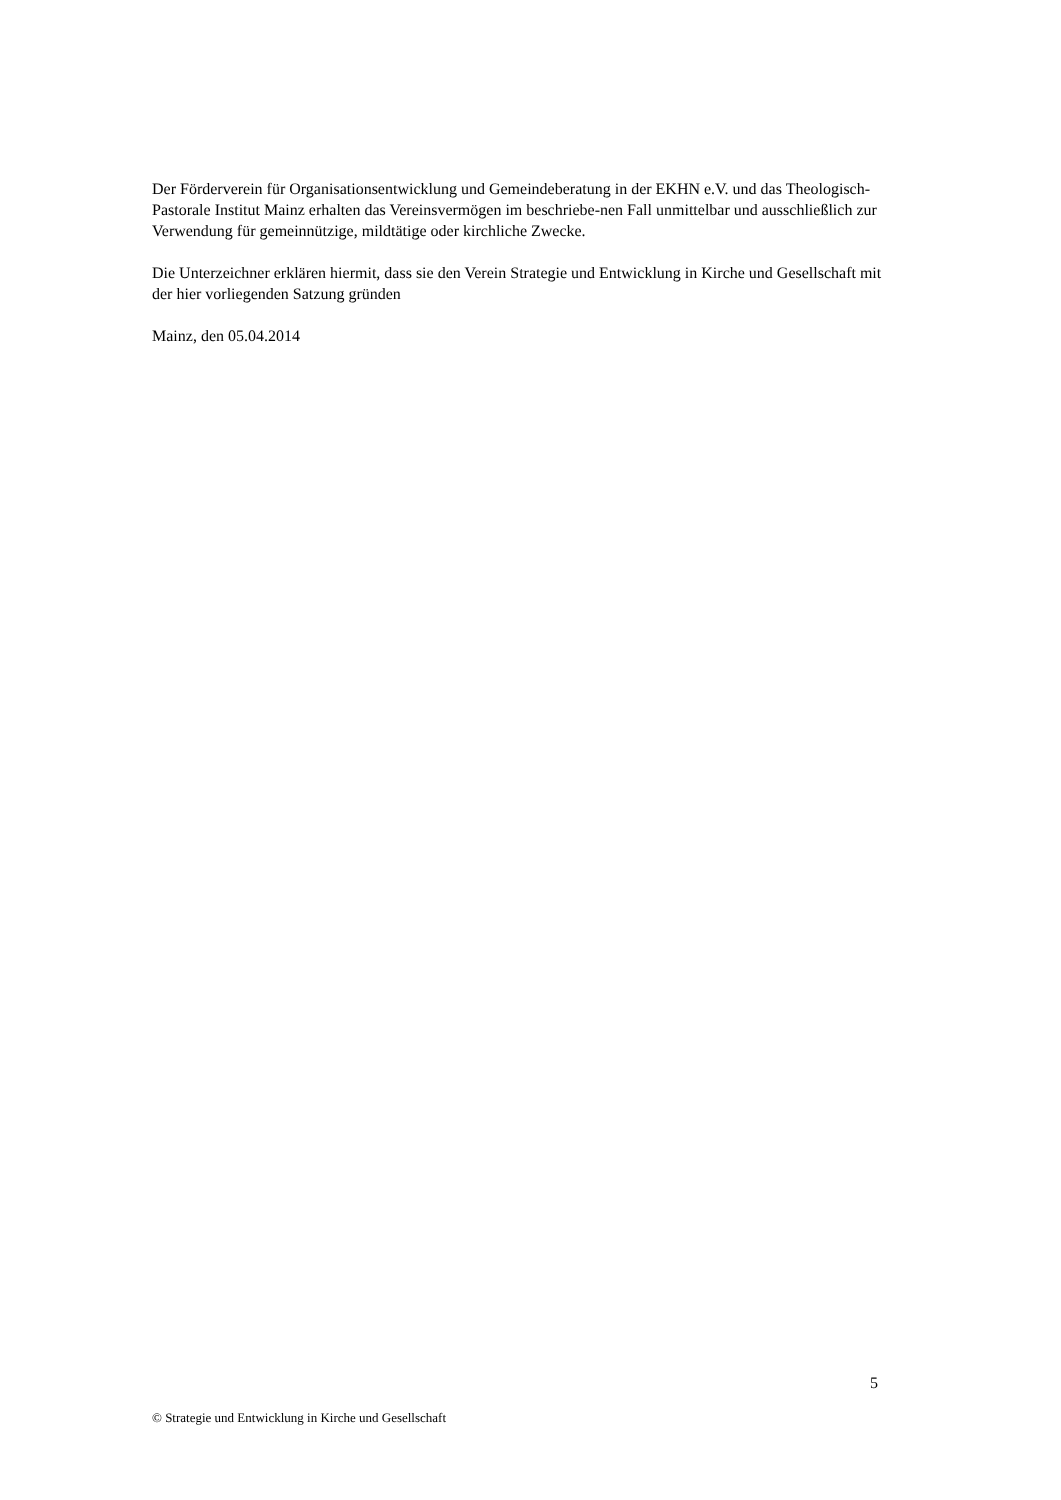Der Förderverein für Organisationsentwicklung und Gemeindeberatung in der EKHN e.V. und das Theologisch-Pastorale Institut Mainz erhalten das Vereinsvermögen im beschriebe-nen Fall unmittelbar und ausschließlich zur Verwendung für gemeinnützige, mildtätige oder kirchliche Zwecke.
Die Unterzeichner erklären hiermit, dass sie den Verein Strategie und Entwicklung in Kirche und Gesellschaft mit der hier vorliegenden Satzung gründen
Mainz, den 05.04.2014
5
© Strategie und Entwicklung in Kirche und Gesellschaft